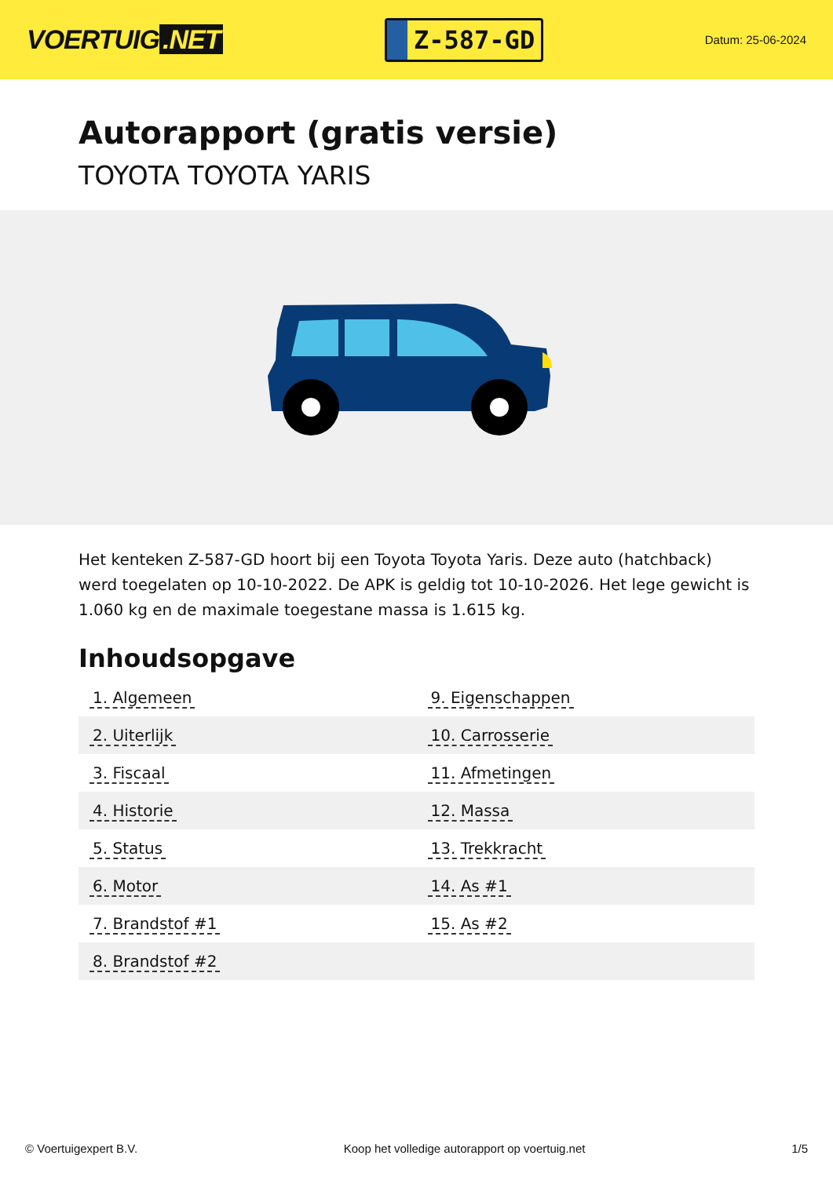VOERTUIG.NET
Z-587-GD
Datum: 25-06-2024
Autorapport (gratis versie)
TOYOTA TOYOTA YARIS
Het kenteken Z-587-GD hoort bij een Toyota Toyota Yaris. Deze auto (hatchback) werd toegelaten op 10-10-2022. De APK is geldig tot 10-10-2026. Het lege gewicht is 1.060 kg en de maximale toegestane massa is 1.615 kg.
Inhoudsopgave
| 1. Algemeen | 9. Eigenschappen |
| 2. Uiterlijk | 10. Carrosserie |
| 3. Fiscaal | 11. Afmetingen |
| 4. Historie | 12. Massa |
| 5. Status | 13. Trekkracht |
| 6. Motor | 14. As #1 |
| 7. Brandstof #1 | 15. As #2 |
| 8. Brandstof #2 | |
© Voertuigexpert B.V. Koop het volledige autorapport op voertuig.net 1/5